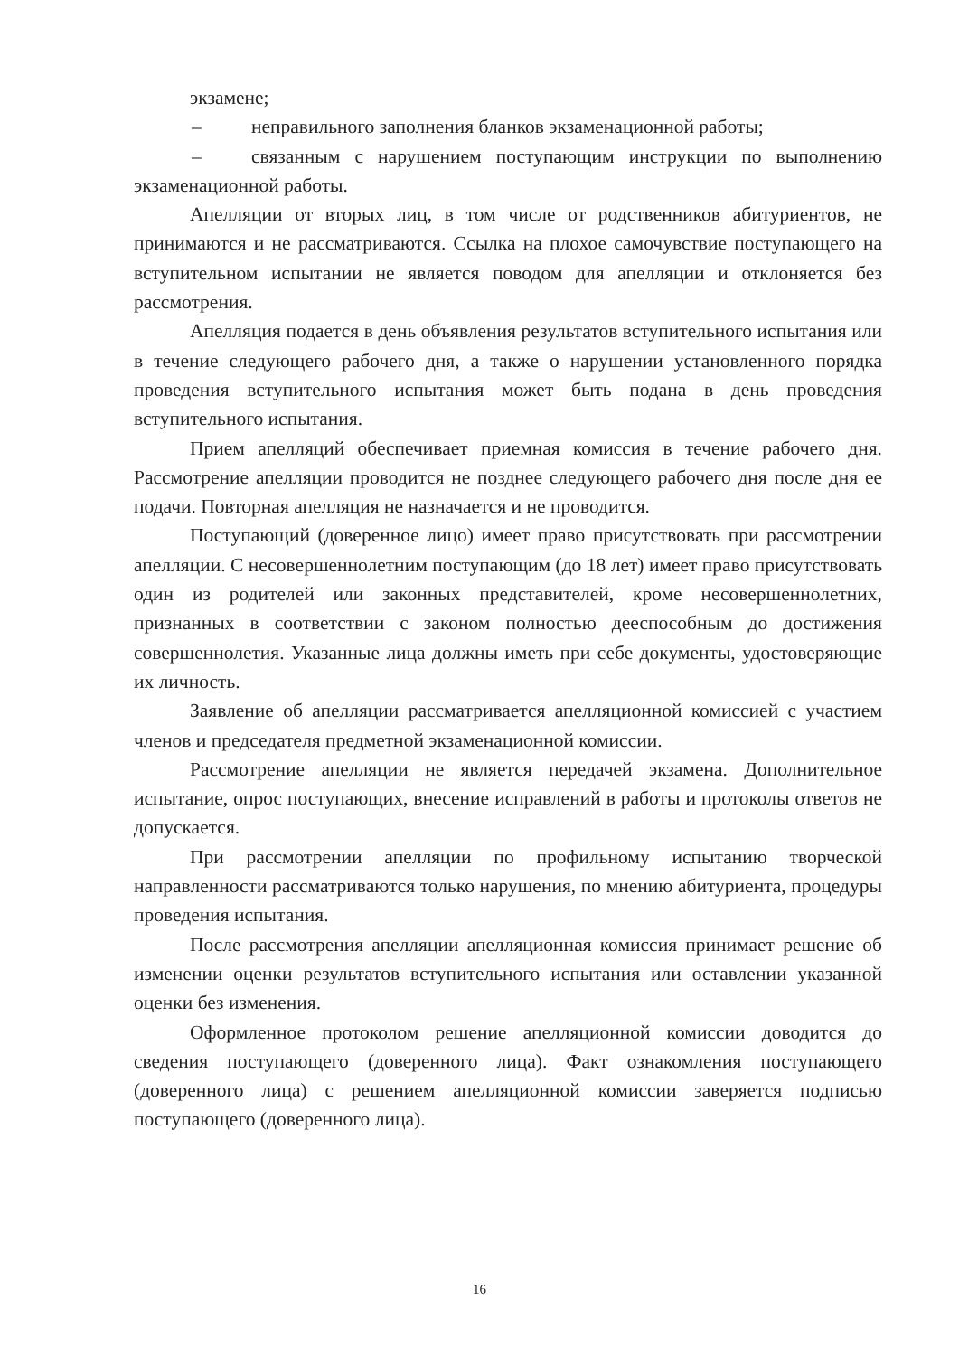экзамене;
– неправильного заполнения бланков экзаменационной работы;
– связанным с нарушением поступающим инструкции по выполнению экзаменационной работы.
Апелляции от вторых лиц, в том числе от родственников абитуриентов, не принимаются и не рассматриваются. Ссылка на плохое самочувствие поступающего на вступительном испытании не является поводом для апелляции и отклоняется без рассмотрения.
Апелляция подается в день объявления результатов вступительного испытания или в течение следующего рабочего дня, а также о нарушении установленного порядка проведения вступительного испытания может быть подана в день проведения вступительного испытания.
Прием апелляций обеспечивает приемная комиссия в течение рабочего дня. Рассмотрение апелляции проводится не позднее следующего рабочего дня после дня ее подачи. Повторная апелляция не назначается и не проводится.
Поступающий (доверенное лицо) имеет право присутствовать при рассмотрении апелляции. С несовершеннолетним поступающим (до 18 лет) имеет право присутствовать один из родителей или законных представителей, кроме несовершеннолетних, признанных в соответствии с законом полностью дееспособным до достижения совершеннолетия. Указанные лица должны иметь при себе документы, удостоверяющие их личность.
Заявление об апелляции рассматривается апелляционной комиссией с участием членов и председателя предметной экзаменационной комиссии.
Рассмотрение апелляции не является передачей экзамена. Дополнительное испытание, опрос поступающих, внесение исправлений в работы и протоколы ответов не допускается.
При рассмотрении апелляции по профильному испытанию творческой направленности рассматриваются только нарушения, по мнению абитуриента, процедуры проведения испытания.
После рассмотрения апелляции апелляционная комиссия принимает решение об изменении оценки результатов вступительного испытания или оставлении указанной оценки без изменения.
Оформленное протоколом решение апелляционной комиссии доводится до сведения поступающего (доверенного лица). Факт ознакомления поступающего (доверенного лица) с решением апелляционной комиссии заверяется подписью поступающего (доверенного лица).
16